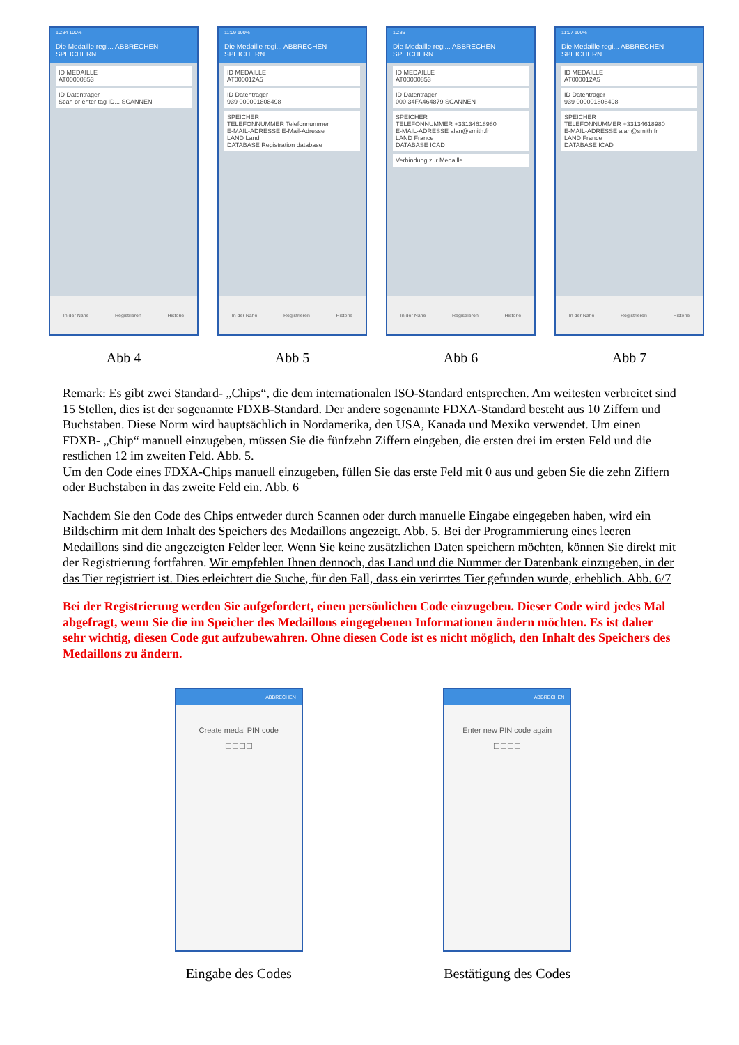10:34 100%
Die Medaille regi... ABBRECHEN SPEICHERN
ID MEDAILLE
AT00000853
ID Datentrager
Scan or enter tag ID... SCANNEN
In der Nähe Registrieren Historie
Abb 4
11:09 100%
Die Medaille regi... ABBRECHEN SPEICHERN
ID MEDAILLE
AT000012A5
ID Datentrager
939 000001808498
SPEICHER
TELEFONNUMMER Telefonnummer
E-MAIL-ADRESSE E-Mail-Adresse
LAND Land
DATABASE Registration database
In der Nähe Registrieren Historie
Abb 5
10:36
Die Medaille regi... ABBRECHEN SPEICHERN
ID MEDAILLE
AT00000853
ID Datentrager
000 34FA464879 SCANNEN
SPEICHER
TELEFONNUMMER +33134618980
E-MAIL-ADRESSE alan@smith.fr
LAND France
DATABASE ICAD
Verbindung zur Medaille...
In der Nähe Registrieren Historie
Abb 6
11:07 100%
Die Medaille regi... ABBRECHEN SPEICHERN
ID MEDAILLE
AT000012A5
ID Datentrager
939 000001808498
SPEICHER
TELEFONNUMMER +33134618980
E-MAIL-ADRESSE alan@smith.fr
LAND France
DATABASE ICAD
In der Nähe Registrieren Historie
Abb 7
Remark: Es gibt zwei Standard- „Chips“, die dem internationalen ISO-Standard entsprechen. Am weitesten verbreitet sind 15 Stellen, dies ist der sogenannte FDXB-Standard. Der andere sogenannte FDXA-Standard besteht aus 10 Ziffern und Buchstaben. Diese Norm wird hauptsächlich in Nordamerika, den USA, Kanada und Mexiko verwendet. Um einen FDXB- „Chip“ manuell einzugeben, müssen Sie die fünfzehn Ziffern eingeben, die ersten drei im ersten Feld und die restlichen 12 im zweiten Feld. Abb. 5.
Um den Code eines FDXA-Chips manuell einzugeben, füllen Sie das erste Feld mit 0 aus und geben Sie die zehn Ziffern oder Buchstaben in das zweite Feld ein. Abb. 6
Nachdem Sie den Code des Chips entweder durch Scannen oder durch manuelle Eingabe eingegeben haben, wird ein Bildschirm mit dem Inhalt des Speichers des Medaillons angezeigt. Abb. 5. Bei der Programmierung eines leeren Medaillons sind die angezeigten Felder leer. Wenn Sie keine zusätzlichen Daten speichern möchten, können Sie direkt mit der Registrierung fortfahren. Wir empfehlen Ihnen dennoch, das Land und die Nummer der Datenbank einzugeben, in der das Tier registriert ist. Dies erleichtert die Suche, für den Fall, dass ein verirrtes Tier gefunden wurde, erheblich. Abb. 6/7
Bei der Registrierung werden Sie aufgefordert, einen persönlichen Code einzugeben. Dieser Code wird jedes Mal abgefragt, wenn Sie die im Speicher des Medaillons eingegebenen Informationen ändern möchten. Es ist daher sehr wichtig, diesen Code gut aufzubewahren. Ohne diesen Code ist es nicht möglich, den Inhalt des Speichers des Medaillons zu ändern.
ABBRECHEN
Create medal PIN code
☐☐☐☐
Eingabe des Codes
ABBRECHEN
Enter new PIN code again
☐☐☐☐
Bestätigung des Codes